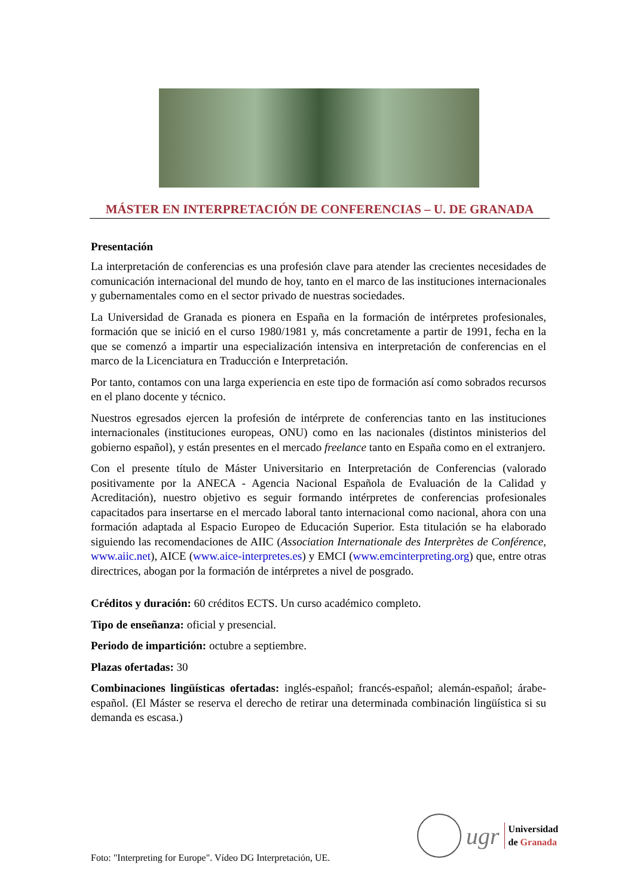MÁSTER EN INTERPRETACIÓN DE CONFERENCIAS – U. DE GRANADA
Presentación
La interpretación de conferencias es una profesión clave para atender las crecientes necesidades de comunicación internacional del mundo de hoy, tanto en el marco de las instituciones internacionales y gubernamentales como en el sector privado de nuestras sociedades.
La Universidad de Granada es pionera en España en la formación de intérpretes profesionales, formación que se inició en el curso 1980/1981 y, más concretamente a partir de 1991, fecha en la que se comenzó a impartir una especialización intensiva en interpretación de conferencias en el marco de la Licenciatura en Traducción e Interpretación.
Por tanto, contamos con una larga experiencia en este tipo de formación así como sobrados recursos en el plano docente y técnico.
Nuestros egresados ejercen la profesión de intérprete de conferencias tanto en las instituciones internacionales (instituciones europeas, ONU) como en las nacionales (distintos ministerios del gobierno español), y están presentes en el mercado freelance tanto en España como en el extranjero.
Con el presente título de Máster Universitario en Interpretación de Conferencias (valorado positivamente por la ANECA - Agencia Nacional Española de Evaluación de la Calidad y Acreditación), nuestro objetivo es seguir formando intérpretes de conferencias profesionales capacitados para insertarse en el mercado laboral tanto internacional como nacional, ahora con una formación adaptada al Espacio Europeo de Educación Superior. Esta titulación se ha elaborado siguiendo las recomendaciones de AIIC (Association Internationale des Interprètes de Conférence, www.aiic.net), AICE (www.aice-interpretes.es) y EMCI (www.emcinterpreting.org) que, entre otras directrices, abogan por la formación de intérpretes a nivel de posgrado.
Créditos y duración: 60 créditos ECTS. Un curso académico completo.
Tipo de enseñanza: oficial y presencial.
Periodo de impartición: octubre a septiembre.
Plazas ofertadas: 30
Combinaciones lingüísticas ofertadas: inglés-español; francés-español; alemán-español; árabe-español. (El Máster se reserva el derecho de retirar una determinada combinación lingüística si su demanda es escasa.)
ugr
Universidad
de Granada
Foto: "Interpreting for Europe". Vídeo DG Interpretación, UE.